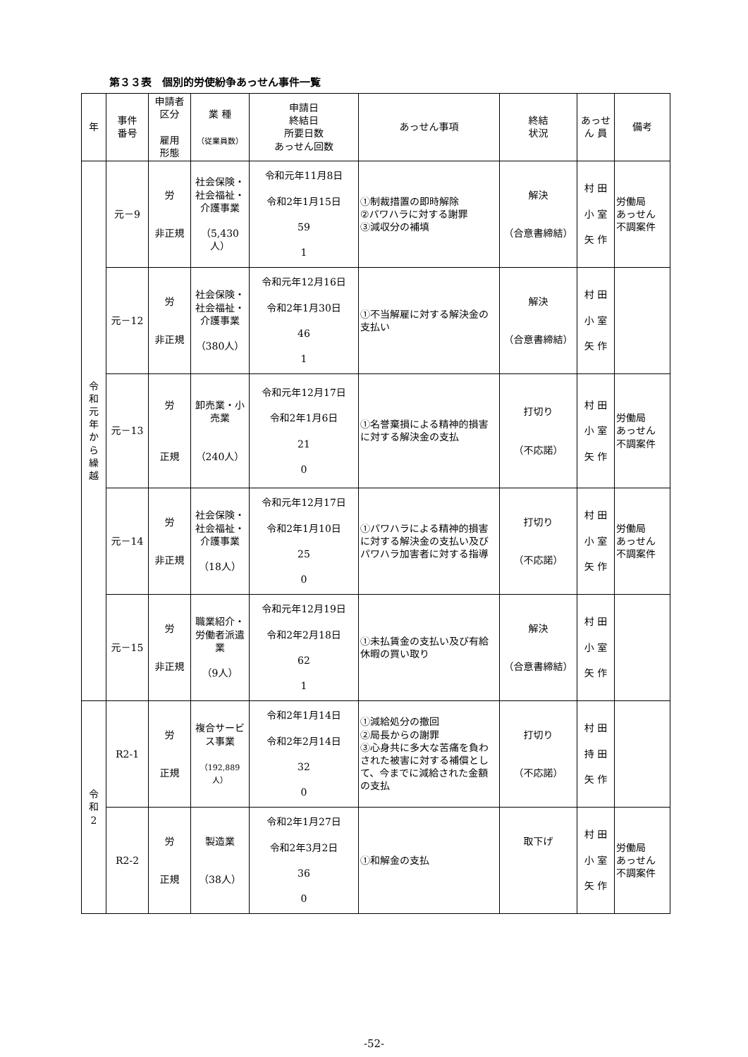第３３表　個別的労使紛争あっせん事件一覧
| 年 | 事件 番号 | 申請者 区分 雇用 形態 | 業 種 （従業員数） | 申請日 終結日 所要日数 あっせん回数 | あっせん事項 | 終結 状況 | あっせ ん 員 | 備考 |
| --- | --- | --- | --- | --- | --- | --- | --- | --- |
| 令 和 元 年 か ら 繰 越 | 元－9 | 労 非正規 | 社会保険・社会福祉・介護事業 （5,430人） | 令和元年11月8日 令和2年1月15日 59 1 | ①制裁措置の即時解除 ②パワハラに対する謝罪 ③減収分の補填 | 解決 （合意書締結） | 村 田 小 室 矢 作 | 労働局 あっせん 不調案件 |
| | 元－12 | 労 非正規 | 社会保険・社会福祉・介護事業 （380人） | 令和元年12月16日 令和2年1月30日 46 1 | ①不当解雇に対する解決金の支払い | 解決 （合意書締結） | 村 田 小 室 矢 作 | |
| | 元－13 | 労 正規 | 卸売業・小売業 （240人） | 令和元年12月17日 令和2年1月6日 21 0 | ①名誉棄損による精神的損害に対する解決金の支払 | 打切り （不応諾） | 村 田 小 室 矢 作 | 労働局 あっせん 不調案件 |
| | 元－14 | 労 非正規 | 社会保険・社会福祉・介護事業 （18人） | 令和元年12月17日 令和2年1月10日 25 0 | ①パワハラによる精神的損害に対する解決金の支払い及びパワハラ加害者に対する指導 | 打切り （不応諾） | 村 田 小 室 矢 作 | 労働局 あっせん 不調案件 |
| | 元－15 | 労 非正規 | 職業紹介・労働者派遣業 （9人） | 令和元年12月19日 令和2年2月18日 62 1 | ①未払賃金の支払い及び有給休暇の買い取り | 解決 （合意書締結） | 村 田 小 室 矢 作 | |
| 令 和 2 | R2-1 | 労 正規 | 複合サービス事業 （192,889人） | 令和2年1月14日 令和2年2月14日 32 0 | ①減給処分の撤回 ②局長からの謝罪 ③心身共に多大な苦痛を負わされた被害に対する補償として、今までに減給された金額の支払 | 打切り （不応諾） | 村 田 持 田 矢 作 | |
| | R2-2 | 労 正規 | 製造業 （38人） | 令和2年1月27日 令和2年3月2日 36 0 | ①和解金の支払 | 取下げ | 村 田 小 室 矢 作 | 労働局 あっせん 不調案件 |
-52-